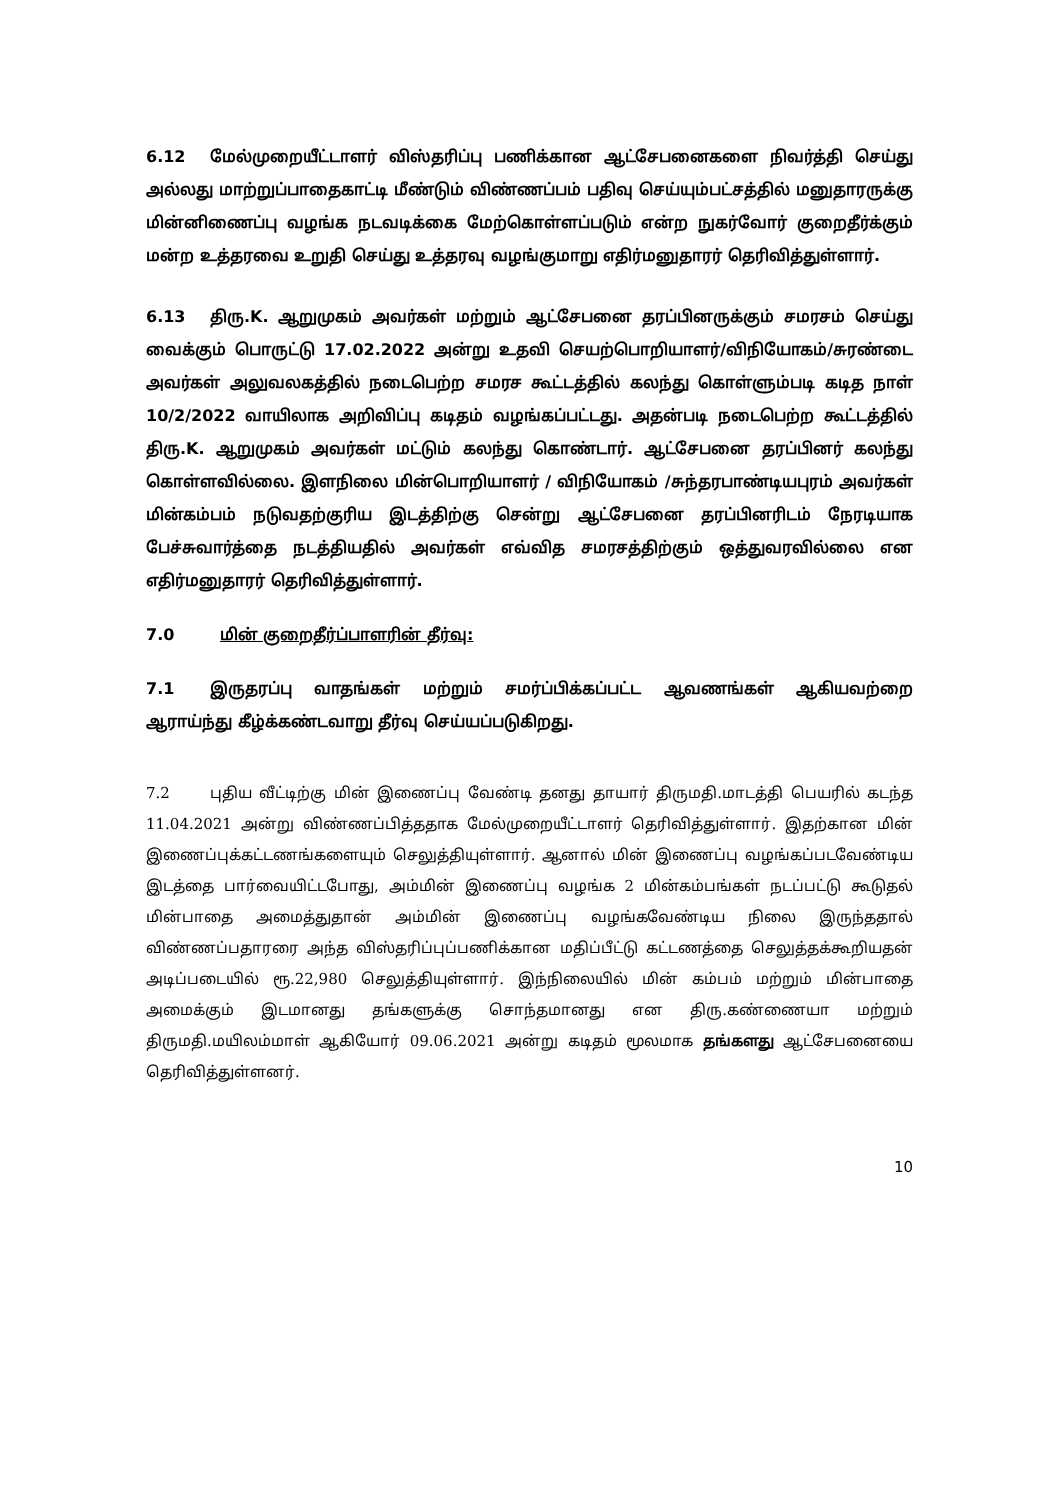6.12 மேல்முறையீட்டாளர் விஸ்தரிப்பு பணிக்கான ஆட்சேபனைகளை நிவர்த்தி செய்து அல்லது மாற்றுப்பாதைகாட்டி மீண்டும் விண்ணப்பம் பதிவு செய்யும்பட்சத்தில் மனுதாரருக்கு மின்னிணைப்பு வழங்க நடவடிக்கை மேற்கொள்ளப்படும் என்ற நுகர்வோர் குறைதீர்க்கும் மன்ற உத்தரவை உறுதி செய்து உத்தரவு வழங்குமாறு எதிர்மனுதாரர் தெரிவித்துள்ளார்.
6.13 திரு.K. ஆறுமுகம் அவர்கள் மற்றும் ஆட்சேபனை தரப்பினருக்கும் சமரசம் செய்து வைக்கும் பொருட்டு 17.02.2022 அன்று உதவி செயற்பொறியாளர்/விநியோகம்/சுரண்டை அவர்கள் அலுவலகத்தில் நடைபெற்ற சமரச கூட்டத்தில் கலந்து கொள்ளும்படி கடித நாள் 10/2/2022 வாயிலாக அறிவிப்பு கடிதம் வழங்கப்பட்டது. அதன்படி நடைபெற்ற கூட்டத்தில் திரு.K. ஆறுமுகம் அவர்கள் மட்டும் கலந்து கொண்டார். ஆட்சேபனை தரப்பினர் கலந்து கொள்ளவில்லை. இளநிலை மின்பொறியாளர் / விநியோகம் /சுந்தரபாண்டியபுரம் அவர்கள் மின்கம்பம் நடுவதற்குரிய இடத்திற்கு சென்று ஆட்சேபனை தரப்பினரிடம் நேரடியாக பேச்சுவார்த்தை நடத்தியதில் அவர்கள் எவ்வித சமரசத்திற்கும் ஒத்துவரவில்லை என எதிர்மனுதாரர் தெரிவித்துள்ளார்.
7.0 மின் குறைதீர்ப்பாளரின் தீர்வு:
7.1 இருதரப்பு வாதங்கள் மற்றும் சமர்ப்பிக்கப்பட்ட ஆவணங்கள் ஆகியவற்றை ஆராய்ந்து கீழ்க்கண்டவாறு தீர்வு செய்யப்படுகிறது.
7.2 புதிய வீட்டிற்கு மின் இணைப்பு வேண்டி தனது தாயார் திருமதி.மாடத்தி பெயரில் கடந்த 11.04.2021 அன்று விண்ணப்பித்ததாக மேல்முறையீட்டாளர் தெரிவித்துள்ளார். இதற்கான மின் இணைப்புக்கட்டணங்களையும் செலுத்தியுள்ளார். ஆனால் மின் இணைப்பு வழங்கப்படவேண்டிய இடத்தை பார்வையிட்டபோது, அம்மின் இணைப்பு வழங்க 2 மின்கம்பங்கள் நடப்பட்டு கூடுதல் மின்பாதை அமைத்துதான் அம்மின் இணைப்பு வழங்கவேண்டிய நிலை இருந்ததால் விண்ணப்பதாரரை அந்த விஸ்தரிப்புப்பணிக்கான மதிப்பீட்டு கட்டணத்தை செலுத்தக்கூறியதன் அடிப்படையில் ரூ.22,980 செலுத்தியுள்ளார். இந்நிலையில் மின் கம்பம் மற்றும் மின்பாதை அமைக்கும் இடமானது தங்களுக்கு சொந்தமானது என திரு.கண்ணையா மற்றும் திருமதி.மயிலம்மாள் ஆகியோர் 09.06.2021 அன்று கடிதம் மூலமாக தங்களது ஆட்சேபனையை தெரிவித்துள்ளனர்.
10